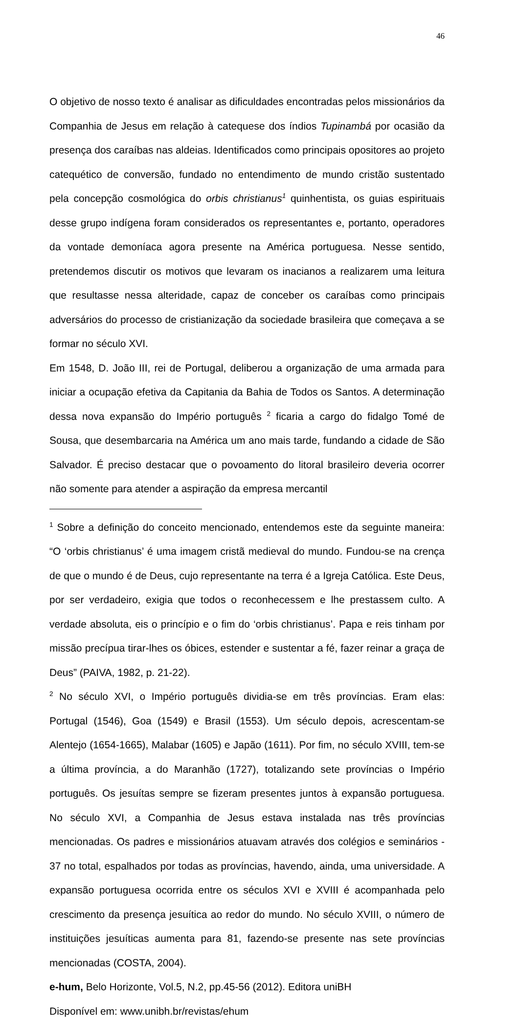46
O objetivo de nosso texto é analisar as dificuldades encontradas pelos missionários da Companhia de Jesus em relação à catequese dos índios Tupinambá por ocasião da presença dos caraíbas nas aldeias. Identificados como principais opositores ao projeto catequético de conversão, fundado no entendimento de mundo cristão sustentado pela concepção cosmológica do orbis christianus<sup>1</sup> quinhentista, os guias espirituais desse grupo indígena foram considerados os representantes e, portanto, operadores da vontade demoníaca agora presente na América portuguesa. Nesse sentido, pretendemos discutir os motivos que levaram os inacianos a realizarem uma leitura que resultasse nessa alteridade, capaz de conceber os caraíbas como principais adversários do processo de cristianização da sociedade brasileira que começava a se formar no século XVI.
Em 1548, D. João III, rei de Portugal, deliberou a organização de uma armada para iniciar a ocupação efetiva da Capitania da Bahia de Todos os Santos. A determinação dessa nova expansão do Império português <sup>2</sup> ficaria a cargo do fidalgo Tomé de Sousa, que desembarcaria na América um ano mais tarde, fundando a cidade de São Salvador. É preciso destacar que o povoamento do litoral brasileiro deveria ocorrer não somente para atender a aspiração da empresa mercantil
<sup>1</sup> Sobre a definição do conceito mencionado, entendemos este da seguinte maneira: “O ‘orbis christianus’ é uma imagem cristã medieval do mundo. Fundou-se na crença de que o mundo é de Deus, cujo representante na terra é a Igreja Católica. Este Deus, por ser verdadeiro, exigia que todos o reconhecessem e lhe prestassem culto. A verdade absoluta, eis o princípio e o fim do ‘orbis christianus’. Papa e reis tinham por missão precípua tirar-lhes os óbices, estender e sustentar a fé, fazer reinar a graça de Deus” (PAIVA, 1982, p. 21-22).
<sup>2</sup> No século XVI, o Império português dividia-se em três províncias. Eram elas: Portugal (1546), Goa (1549) e Brasil (1553). Um século depois, acrescentam-se Alentejo (1654-1665), Malabar (1605) e Japão (1611). Por fim, no século XVIII, tem-se a última província, a do Maranhão (1727), totalizando sete províncias o Império português. Os jesuítas sempre se fizeram presentes juntos à expansão portuguesa. No século XVI, a Companhia de Jesus estava instalada nas três províncias mencionadas. Os padres e missionários atuavam através dos colégios e seminários - 37 no total, espalhados por todas as províncias, havendo, ainda, uma universidade. A expansão portuguesa ocorrida entre os séculos XVI e XVIII é acompanhada pelo crescimento da presença jesuítica ao redor do mundo. No século XVIII, o número de instituições jesuíticas aumenta para 81, fazendo-se presente nas sete províncias mencionadas (COSTA, 2004).
e-hum, Belo Horizonte, Vol.5, N.2, pp.45-56 (2012). Editora uniBH
Disponível em: www.unibh.br/revistas/ehum